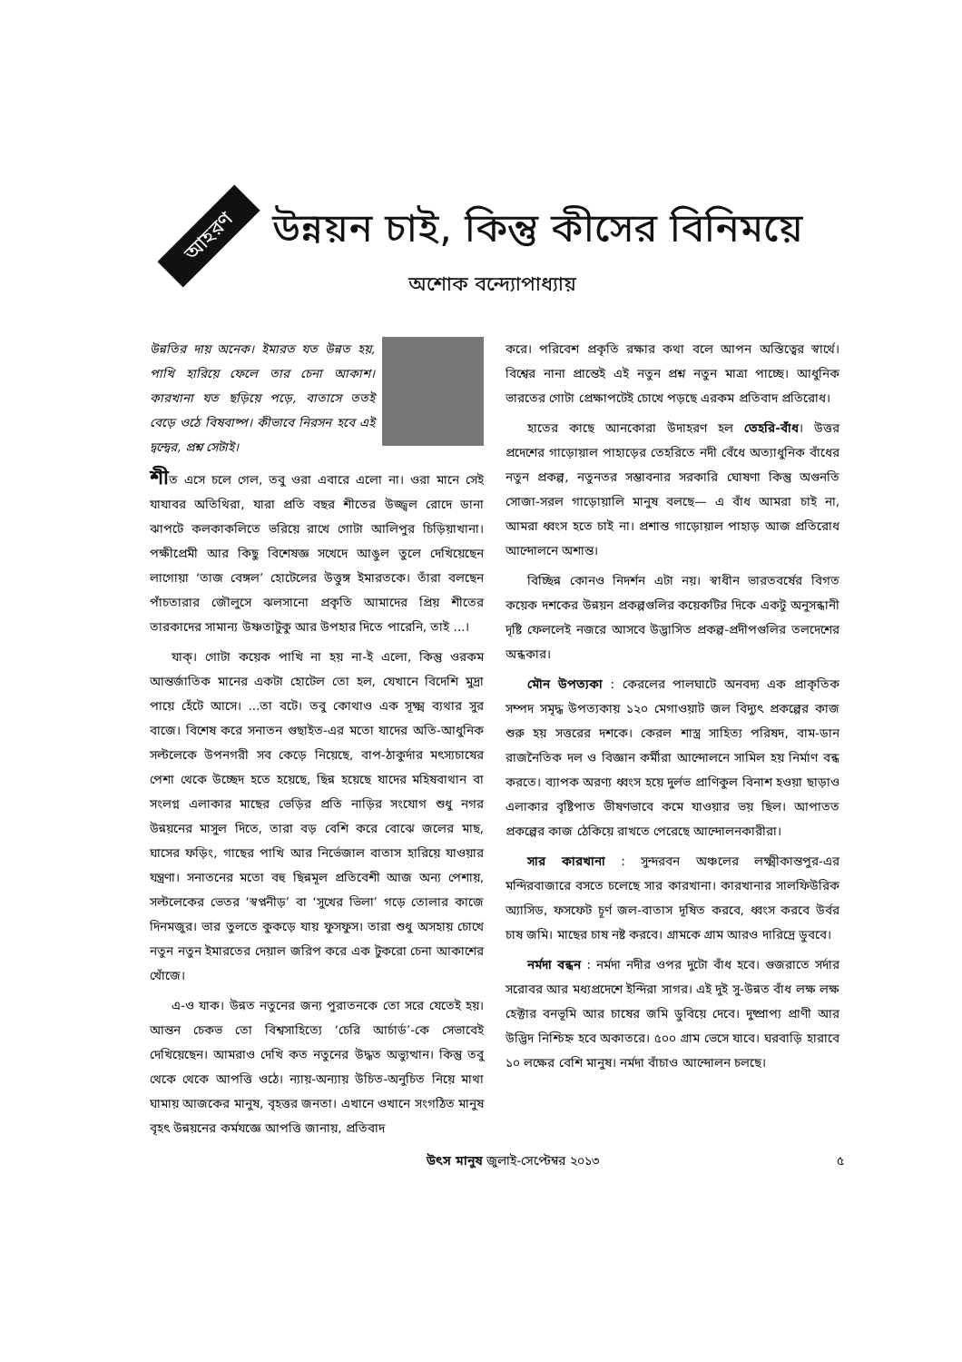আহরণ
উন্নয়ন চাই, কিন্তু কীসের বিনিময়ে
অশোক বন্দ্যোপাধ্যায়
উন্নতির দায় অনেক। ইমারত যত উন্নত হয়, পাখি হারিয়ে ফেলে তার চেনা আকাশ। কারখানা যত ছড়িয়ে পড়ে, বাতাসে ততই বেড়ে ওঠে বিষবাষ্প। কীভাবে নিরসন হবে এই দ্বন্দ্বের, প্রশ্ন সেটাই।
শীত এসে চলে গেল, তবু ওরা এবারে এলো না। ওরা মানে সেই যাযাবর অতিথিরা, যারা প্রতি বছর শীতের উজ্জ্বল রোদে ডানা ঝাপটে কলকাকলিতে ভরিয়ে রাখে গোটা আলিপুর চিড়িয়াখানা। পক্ষীপ্রেমী আর কিছু বিশেষজ্ঞ সখেদে আঙুল তুলে দেখিয়েছেন লাগোয়া ‘তাজ বেঙ্গল’ হোটেলের উত্তুঙ্গ ইমারতকে। তাঁরা বলছেন পাঁচতারার জৌলুসে ঝলসানো প্রকৃতি আমাদের প্রিয় শীতের তারকাদের সামান্য উষ্ণতাটুকু আর উপহার দিতে পারেনি, তাই ...।
যাক্‌। গোটা কয়েক পাখি না হয় না-ই এলো, কিন্তু ওরকম আন্তর্জাতিক মানের একটা হোটেল তো হল, যেখানে বিদেশি মুদ্রা পায়ে হেঁটে আসে। ...তা বটে। তবু কোথাও এক সূক্ষ্ম ব্যথার সুর বাজে। বিশেষ করে সনাতন গুছাইত-এর মতো যাদের অতি-আধুনিক সল্টলেকে উপনগরী সব কেড়ে নিয়েছে, বাপ-ঠাকুর্দার মৎস্যচাষের পেশা থেকে উচ্ছেদ হতে হয়েছে, ছিন্ন হয়েছে যাদের মহিষবাথান বা সংলগ্ন এলাকার মাছের ভেড়ির প্রতি নাড়ির সংযোগ শুধু নগর উন্নয়নের মাসুল দিতে, তারা বড় বেশি করে বোঝে জলের মাছ, ঘাসের ফড়িং, গাছের পাখি আর নির্ভেজাল বাতাস হারিয়ে যাওয়ার যন্ত্রণা। সনাতনের মতো বহু ছিন্নমূল প্রতিবেশী আজ অন্য পেশায়, সল্টলেকের ভেতর ‘স্বপ্ননীড়’ বা ‘সুখের ভিলা’ গড়ে তোলার কাজে দিনমজুর। ভার তুলতে কুকড়ে যায় ফুসফুস। তারা শুধু অসহায় চোখে নতুন নতুন ইমারতের দেয়াল জরিপ করে এক টুকরো চেনা আকাশের খোঁজে।
এ-ও যাক। উন্নত নতুনের জন্য পুরাতনকে তো সরে যেতেই হয়। আন্তন চেকভ তো বিশ্বসাহিত্যে ‘চেরি আর্চার্ড’-কে সেভাবেই দেখিয়েছেন। আমরাও দেখি কত নতুনের উদ্ধত অভ্যুত্থান। কিন্তু তবু থেকে থেকে আপত্তি ওঠে। ন্যায়-অন্যায় উচিত-অনুচিত নিয়ে মাথা ঘামায় আজকের মানুষ, বৃহত্তর জনতা। এখানে ওখানে সংগঠিত মানুষ বৃহৎ উন্নয়নের কর্মযজ্ঞে আপত্তি জানায়, প্রতিবাদ
করে। পরিবেশ প্রকৃতি রক্ষার কথা বলে আপন অস্তিত্বের স্বার্থে। বিশ্বের নানা প্রান্তেই এই নতুন প্রশ্ন নতুন মাত্রা পাচ্ছে। আধুনিক ভারতের গোটা প্রেক্ষাপটেই চোখে পড়ছে এরকম প্রতিবাদ প্রতিরোধ।
হাতের কাছে আনকোরা উদাহরণ হল তেহরি-বাঁধ। উত্তর প্রদেশের গাড়োয়াল পাহাড়ের তেহরিতে নদী বেঁধে অত্যাধুনিক বাঁধের নতুন প্রকল্প, নতুনতর সম্ভাবনার সরকারি ঘোষণা কিন্তু অগুনতি সোজা-সরল গাড়োয়ালি মানুষ বলছে— এ বাঁধ আমরা চাই না, আমরা ধ্বংস হতে চাই না। প্রশান্ত গাড়োয়াল পাহাড় আজ প্রতিরোধ আন্দোলনে অশান্ত।
বিচ্ছিন্ন কোনও নিদর্শন এটা নয়। স্বাধীন ভারতবর্ষের বিগত কয়েক দশকের উন্নয়ন প্রকল্পগুলির কয়েকটির দিকে একটু অনুসন্ধানী দৃষ্টি ফেললেই নজরে আসবে উদ্ভাসিত প্রকল্প-প্রদীপগুলির তলদেশের অন্ধকার।
মৌন উপত্যকা : কেরলের পালঘাটে অনবদ্য এক প্রাকৃতিক সম্পদ সমৃদ্ধ উপত্যকায় ১২০ মেগাওয়াট জল বিদ্যুৎ প্রকল্পের কাজ শুরু হয় সত্তরের দশকে। কেরল শাস্ত্র সাহিত্য পরিষদ, বাম-ডান রাজনৈতিক দল ও বিজ্ঞান কর্মীরা আন্দোলনে সামিল হয় নির্মাণ বন্ধ করতে। ব্যাপক অরণ্য ধ্বংস হয়ে দুর্লভ প্রাণিকুল বিনাশ হওয়া ছাড়াও এলাকার বৃষ্টিপাত ভীষণভাবে কমে যাওয়ার ভয় ছিল। আপাতত প্রকল্পের কাজ ঠেকিয়ে রাখতে পেরেছে আন্দোলনকারীরা।
সার কারখানা : সুন্দরবন অঞ্চলের লক্ষ্মীকান্তপুর-এর মন্দিরবাজারে বসতে চলেছে সার কারখানা। কারখানার সালফিউরিক অ্যাসিড, ফসফেট চূর্ণ জল-বাতাস দূষিত করবে, ধ্বংস করবে উর্বর চাষ জমি। মাছের চাষ নষ্ট করবে। গ্রামকে গ্রাম আরও দারিদ্রে ডুববে।
নর্মদা বন্ধন : নর্মদা নদীর ওপর দুটো বাঁধ হবে। গুজরাতে সর্দার সরোবর আর মধ্যপ্রদেশে ইন্দিরা সাগর। এই দুই সু-উন্নত বাঁধ লক্ষ লক্ষ হেক্টার বনভূমি আর চাষের জমি ডুবিয়ে দেবে। দুষ্প্রাপ্য প্রাণী আর উদ্ভিদ নিশ্চিহ্ন হবে অকাতরে। ৫০০ গ্রাম ভেসে যাবে। ঘরবাড়ি হারাবে ১০ লক্ষের বেশি মানুষ। নর্মদা বাঁচাও আন্দোলন চলছে।
উৎস মানুষ জুলাই-সেপ্টেম্বর ২০১৩ ৫